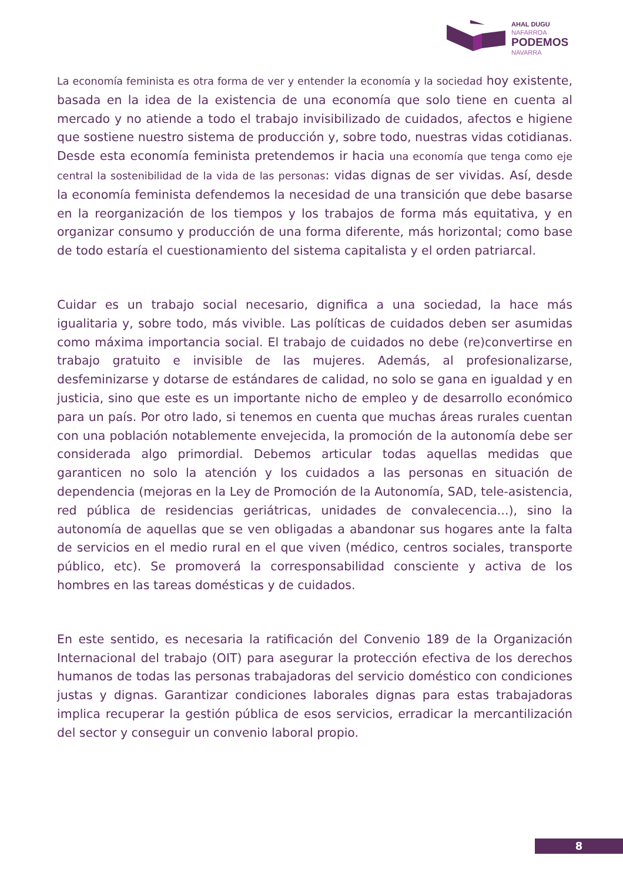AHAL DUGU
NAFARROA
PODEMOS
NAVARRA
La economía feminista es otra forma de ver y entender la economía y la sociedad hoy existente, basada en la idea de la existencia de una economía que solo tiene en cuenta al mercado y no atiende a todo el trabajo invisibilizado de cuidados, afectos e higiene que sostiene nuestro sistema de producción y, sobre todo, nuestras vidas cotidianas. Desde esta economía feminista pretendemos ir hacia una economía que tenga como eje central la sostenibilidad de la vida de las personas: vidas dignas de ser vividas. Así, desde la economía feminista defendemos la necesidad de una transición que debe basarse en la reorganización de los tiempos y los trabajos de forma más equitativa, y en organizar consumo y producción de una forma diferente, más horizontal; como base de todo estaría el cuestionamiento del sistema capitalista y el orden patriarcal.
Cuidar es un trabajo social necesario, dignifica a una sociedad, la hace más igualitaria y, sobre todo, más vivible. Las políticas de cuidados deben ser asumidas como máxima importancia social. El trabajo de cuidados no debe (re)convertirse en trabajo gratuito e invisible de las mujeres. Además, al profesionalizarse, desfeminizarse y dotarse de estándares de calidad, no solo se gana en igualdad y en justicia, sino que este es un importante nicho de empleo y de desarrollo económico para un país. Por otro lado, si tenemos en cuenta que muchas áreas rurales cuentan con una población notablemente envejecida, la promoción de la autonomía debe ser considerada algo primordial. Debemos articular todas aquellas medidas que garanticen no solo la atención y los cuidados a las personas en situación de dependencia (mejoras en la Ley de Promoción de la Autonomía, SAD, tele-asistencia, red pública de residencias geriátricas, unidades de convalecencia...), sino la autonomía de aquellas que se ven obligadas a abandonar sus hogares ante la falta de servicios en el medio rural en el que viven (médico, centros sociales, transporte público, etc). Se promoverá la corresponsabilidad consciente y activa de los hombres en las tareas domésticas y de cuidados.
En este sentido, es necesaria la ratificación del Convenio 189 de la Organización Internacional del trabajo (OIT) para asegurar la protección efectiva de los derechos humanos de todas las personas trabajadoras del servicio doméstico con condiciones justas y dignas. Garantizar condiciones laborales dignas para estas trabajadoras implica recuperar la gestión pública de esos servicios, erradicar la mercantilización del sector y conseguir un convenio laboral propio.
8